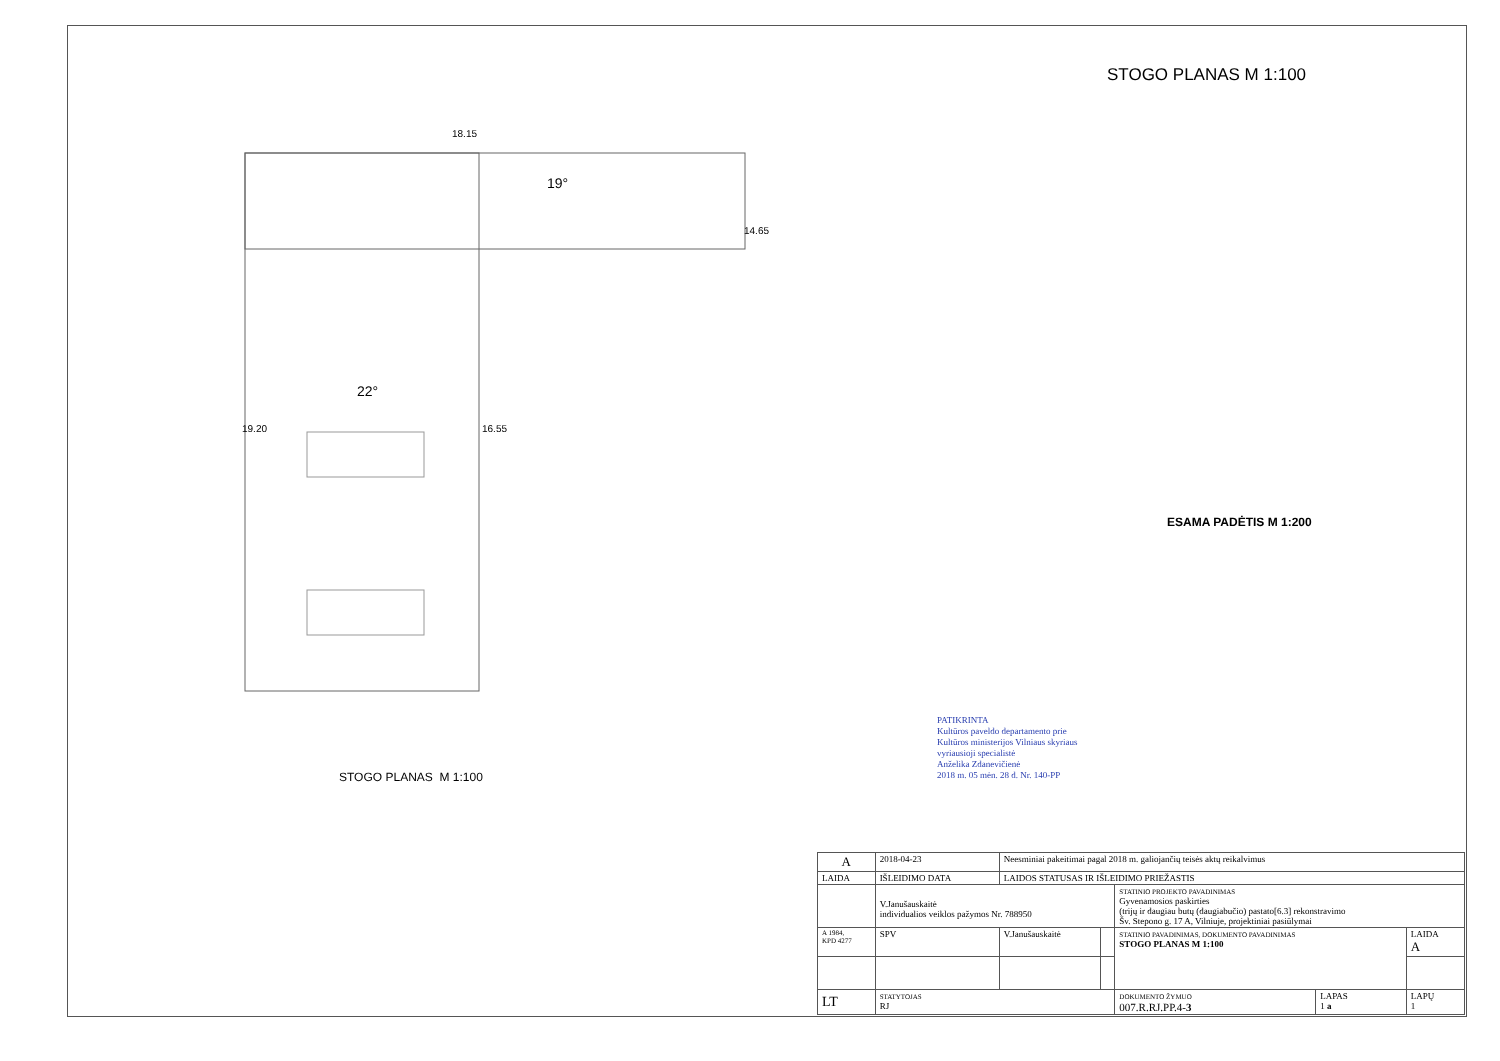18.15
19°
14.65
22°
19.20 16.55
STOGO PLANAS M 1:100
STOGO PLANAS M 1:100
ESAMA PADĖTIS M 1:200
PATIKRINTA
Kultūros paveldo departamento prie
Kultūros ministerijos Vilniaus skyriaus
vyriausioji specialistė
Anželika Zdanevičienė
2018 m. 05 mėn. 28 d. Nr. 140-PP
| A | 2018-04-23 | Neesminiai pakeitimai pagal 2018 m. galiojančių teisės aktų reikalvimus | | | | |
| LAIDA | IŠLEIDIMO DATA | LAIDOS STATUSAS IR IŠLEIDIMO PRIEŽASTIS | | | | |
| | V.Janušauskaitė individualios veiklos pažymos Nr. 788950 | | | STATINIO PROJEKTO PAVADINIMAS Gyvenamosios paskirties (trijų ir daugiau butų (daugiabučio) pastato[6.3] rekonstravimo Šv. Stepono g. 17 A, Vilniuje, projektiniai pasiūlymai | | |
| A 1984, KPD 4277 | SPV | V.Janušauskaitė | | STATINIO PAVADINIMAS, DOKUMENTO PAVADINIMAS STOGO PLANAS M 1:100 | | LAIDA A |
| LT | STATYTOJAS RJ | | | DOKUMENTO ŽYMUO 007.R.RJ.PP.4- 3 | LAPAS 1 a | LAPŲ 1 |